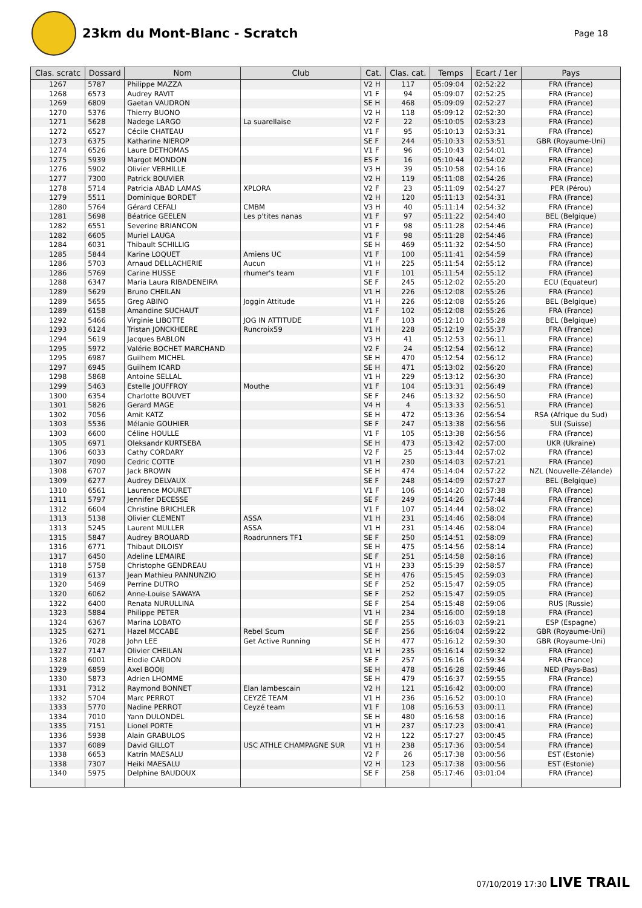23km du Mont-Blanc - Scratch
Page 18
| Clas. scratc | Dossard | Nom | Club | Cat. | Clas. cat. | Temps | Ecart / 1er | Pays |
| --- | --- | --- | --- | --- | --- | --- | --- | --- |
| 1267 | 5787 | Philippe MAZZA | | V2 H | 117 | 05:09:04 | 02:52:22 | FRA (France) |
| 1268 | 6573 | Audrey RAVIT | | V1 F | 94 | 05:09:07 | 02:52:25 | FRA (France) |
| 1269 | 6809 | Gaetan VAUDRON | | SE H | 468 | 05:09:09 | 02:52:27 | FRA (France) |
| 1270 | 5376 | Thierry BUONO | | V2 H | 118 | 05:09:12 | 02:52:30 | FRA (France) |
| 1271 | 5628 | Nadege LARGO | La suarellaise | V2 F | 22 | 05:10:05 | 02:53:23 | FRA (France) |
| 1272 | 6527 | Cécile CHATEAU | | V1 F | 95 | 05:10:13 | 02:53:31 | FRA (France) |
| 1273 | 6375 | Katharine NIEROP | | SE F | 244 | 05:10:33 | 02:53:51 | GBR (Royaume-Uni) |
| 1274 | 6526 | Laure DETHOMAS | | V1 F | 96 | 05:10:43 | 02:54:01 | FRA (France) |
| 1275 | 5939 | Margot MONDON | | ES F | 16 | 05:10:44 | 02:54:02 | FRA (France) |
| 1276 | 5902 | Olivier VERHILLE | | V3 H | 39 | 05:10:58 | 02:54:16 | FRA (France) |
| 1277 | 7300 | Patrick BOUVIER | | V2 H | 119 | 05:11:08 | 02:54:26 | FRA (France) |
| 1278 | 5714 | Patricia ABAD LAMAS | XPLORA | V2 F | 23 | 05:11:09 | 02:54:27 | PER (Pérou) |
| 1279 | 5511 | Dominique BORDET | | V2 H | 120 | 05:11:13 | 02:54:31 | FRA (France) |
| 1280 | 5764 | Gérard CEFALI | CMBM | V3 H | 40 | 05:11:14 | 02:54:32 | FRA (France) |
| 1281 | 5698 | Béatrice GEELEN | Les p'tites nanas | V1 F | 97 | 05:11:22 | 02:54:40 | BEL (Belgique) |
| 1282 | 6551 | Severine BRIANCON | | V1 F | 98 | 05:11:28 | 02:54:46 | FRA (France) |
| 1282 | 6605 | Muriel LAUGA | | V1 F | 98 | 05:11:28 | 02:54:46 | FRA (France) |
| 1284 | 6031 | Thibault SCHILLIG | | SE H | 469 | 05:11:32 | 02:54:50 | FRA (France) |
| 1285 | 5844 | Karine LOQUET | Amiens UC | V1 F | 100 | 05:11:41 | 02:54:59 | FRA (France) |
| 1286 | 5703 | Arnaud DELLACHERIE | Aucun | V1 H | 225 | 05:11:54 | 02:55:12 | FRA (France) |
| 1286 | 5769 | Carine HUSSE | rhumer's team | V1 F | 101 | 05:11:54 | 02:55:12 | FRA (France) |
| 1288 | 6347 | Maria Laura RIBADENEIRA | | SE F | 245 | 05:12:02 | 02:55:20 | ECU (Equateur) |
| 1289 | 5629 | Bruno CHEILAN | | V1 H | 226 | 05:12:08 | 02:55:26 | FRA (France) |
| 1289 | 5655 | Greg ABINO | Joggin Attitude | V1 H | 226 | 05:12:08 | 02:55:26 | BEL (Belgique) |
| 1289 | 6158 | Amandine SUCHAUT | | V1 F | 102 | 05:12:08 | 02:55:26 | FRA (France) |
| 1292 | 5466 | Virginie LIBOTTE | JOG IN ATTITUDE | V1 F | 103 | 05:12:10 | 02:55:28 | BEL (Belgique) |
| 1293 | 6124 | Tristan JONCKHEERE | Runcroix59 | V1 H | 228 | 05:12:19 | 02:55:37 | FRA (France) |
| 1294 | 5619 | Jacques BABLON | | V3 H | 41 | 05:12:53 | 02:56:11 | FRA (France) |
| 1295 | 5972 | Valérie BOCHET MARCHAND | | V2 F | 24 | 05:12:54 | 02:56:12 | FRA (France) |
| 1295 | 6987 | Guilhem MICHEL | | SE H | 470 | 05:12:54 | 02:56:12 | FRA (France) |
| 1297 | 6945 | Guilhem ICARD | | SE H | 471 | 05:13:02 | 02:56:20 | FRA (France) |
| 1298 | 5868 | Antoine SELLAL | | V1 H | 229 | 05:13:12 | 02:56:30 | FRA (France) |
| 1299 | 5463 | Estelle JOUFFROY | Mouthe | V1 F | 104 | 05:13:31 | 02:56:49 | FRA (France) |
| 1300 | 6354 | Charlotte BOUVET | | SE F | 246 | 05:13:32 | 02:56:50 | FRA (France) |
| 1301 | 5826 | Gerard MAGE | | V4 H | 4 | 05:13:33 | 02:56:51 | FRA (France) |
| 1302 | 7056 | Amit KATZ | | SE H | 472 | 05:13:36 | 02:56:54 | RSA (Afrique du Sud) |
| 1303 | 5536 | Mélanie GOUHIER | | SE F | 247 | 05:13:38 | 02:56:56 | SUI (Suisse) |
| 1303 | 6600 | Céline HOULLE | | V1 F | 105 | 05:13:38 | 02:56:56 | FRA (France) |
| 1305 | 6971 | Oleksandr KURTSEBA | | SE H | 473 | 05:13:42 | 02:57:00 | UKR (Ukraine) |
| 1306 | 6033 | Cathy CORDARY | | V2 F | 25 | 05:13:44 | 02:57:02 | FRA (France) |
| 1307 | 7090 | Cedric COTTE | | V1 H | 230 | 05:14:03 | 02:57:21 | FRA (France) |
| 1308 | 6707 | Jack BROWN | | SE H | 474 | 05:14:04 | 02:57:22 | NZL (Nouvelle-Zélande) |
| 1309 | 6277 | Audrey DELVAUX | | SE F | 248 | 05:14:09 | 02:57:27 | BEL (Belgique) |
| 1310 | 6561 | Laurence MOURET | | V1 F | 106 | 05:14:20 | 02:57:38 | FRA (France) |
| 1311 | 5797 | Jennifer DECESSE | | SE F | 249 | 05:14:26 | 02:57:44 | FRA (France) |
| 1312 | 6604 | Christine BRICHLER | | V1 F | 107 | 05:14:44 | 02:58:02 | FRA (France) |
| 1313 | 5138 | Olivier CLEMENT | ASSA | V1 H | 231 | 05:14:46 | 02:58:04 | FRA (France) |
| 1313 | 5245 | Laurent MULLER | ASSA | V1 H | 231 | 05:14:46 | 02:58:04 | FRA (France) |
| 1315 | 5847 | Audrey BROUARD | Roadrunners TF1 | SE F | 250 | 05:14:51 | 02:58:09 | FRA (France) |
| 1316 | 6771 | Thibaut DILOISY | | SE H | 475 | 05:14:56 | 02:58:14 | FRA (France) |
| 1317 | 6450 | Adeline LEMAIRE | | SE F | 251 | 05:14:58 | 02:58:16 | FRA (France) |
| 1318 | 5758 | Christophe GENDREAU | | V1 H | 233 | 05:15:39 | 02:58:57 | FRA (France) |
| 1319 | 6137 | Jean Mathieu PANNUNZIO | | SE H | 476 | 05:15:45 | 02:59:03 | FRA (France) |
| 1320 | 5469 | Perrine DUTRO | | SE F | 252 | 05:15:47 | 02:59:05 | FRA (France) |
| 1320 | 6062 | Anne-Louise SAWAYA | | SE F | 252 | 05:15:47 | 02:59:05 | FRA (France) |
| 1322 | 6400 | Renata NURULLINA | | SE F | 254 | 05:15:48 | 02:59:06 | RUS (Russie) |
| 1323 | 5884 | Philippe PETER | | V1 H | 234 | 05:16:00 | 02:59:18 | FRA (France) |
| 1324 | 6367 | Marina LOBATO | | SE F | 255 | 05:16:03 | 02:59:21 | ESP (Espagne) |
| 1325 | 6271 | Hazel MCCABE | Rebel Scum | SE F | 256 | 05:16:04 | 02:59:22 | GBR (Royaume-Uni) |
| 1326 | 7028 | John LEE | Get Active Running | SE H | 477 | 05:16:12 | 02:59:30 | GBR (Royaume-Uni) |
| 1327 | 7147 | Olivier CHEILAN | | V1 H | 235 | 05:16:14 | 02:59:32 | FRA (France) |
| 1328 | 6001 | Elodie CARDON | | SE F | 257 | 05:16:16 | 02:59:34 | FRA (France) |
| 1329 | 6859 | Axel BOOIJ | | SE H | 478 | 05:16:28 | 02:59:46 | NED (Pays-Bas) |
| 1330 | 5873 | Adrien LHOMME | | SE H | 479 | 05:16:37 | 02:59:55 | FRA (France) |
| 1331 | 7312 | Raymond BONNET | Elan lambescain | V2 H | 121 | 05:16:42 | 03:00:00 | FRA (France) |
| 1332 | 5704 | Marc PERROT | CEYZÉ TEAM | V1 H | 236 | 05:16:52 | 03:00:10 | FRA (France) |
| 1333 | 5770 | Nadine PERROT | Ceyzé team | V1 F | 108 | 05:16:53 | 03:00:11 | FRA (France) |
| 1334 | 7010 | Yann DULONDEL | | SE H | 480 | 05:16:58 | 03:00:16 | FRA (France) |
| 1335 | 7151 | Lionel PORTE | | V1 H | 237 | 05:17:23 | 03:00:41 | FRA (France) |
| 1336 | 5938 | Alain GRABULOS | | V2 H | 122 | 05:17:27 | 03:00:45 | FRA (France) |
| 1337 | 6089 | David GILLOT | USC ATHLE CHAMPAGNE SUR | V1 H | 238 | 05:17:36 | 03:00:54 | FRA (France) |
| 1338 | 6653 | Katrin MAESALU | | V2 F | 26 | 05:17:38 | 03:00:56 | EST (Estonie) |
| 1338 | 7307 | Heiki MAESALU | | V2 H | 123 | 05:17:38 | 03:00:56 | EST (Estonie) |
| 1340 | 5975 | Delphine BAUDOUX | | SE F | 258 | 05:17:46 | 03:01:04 | FRA (France) |
07/10/2019 17:30 LIVE TRAIL